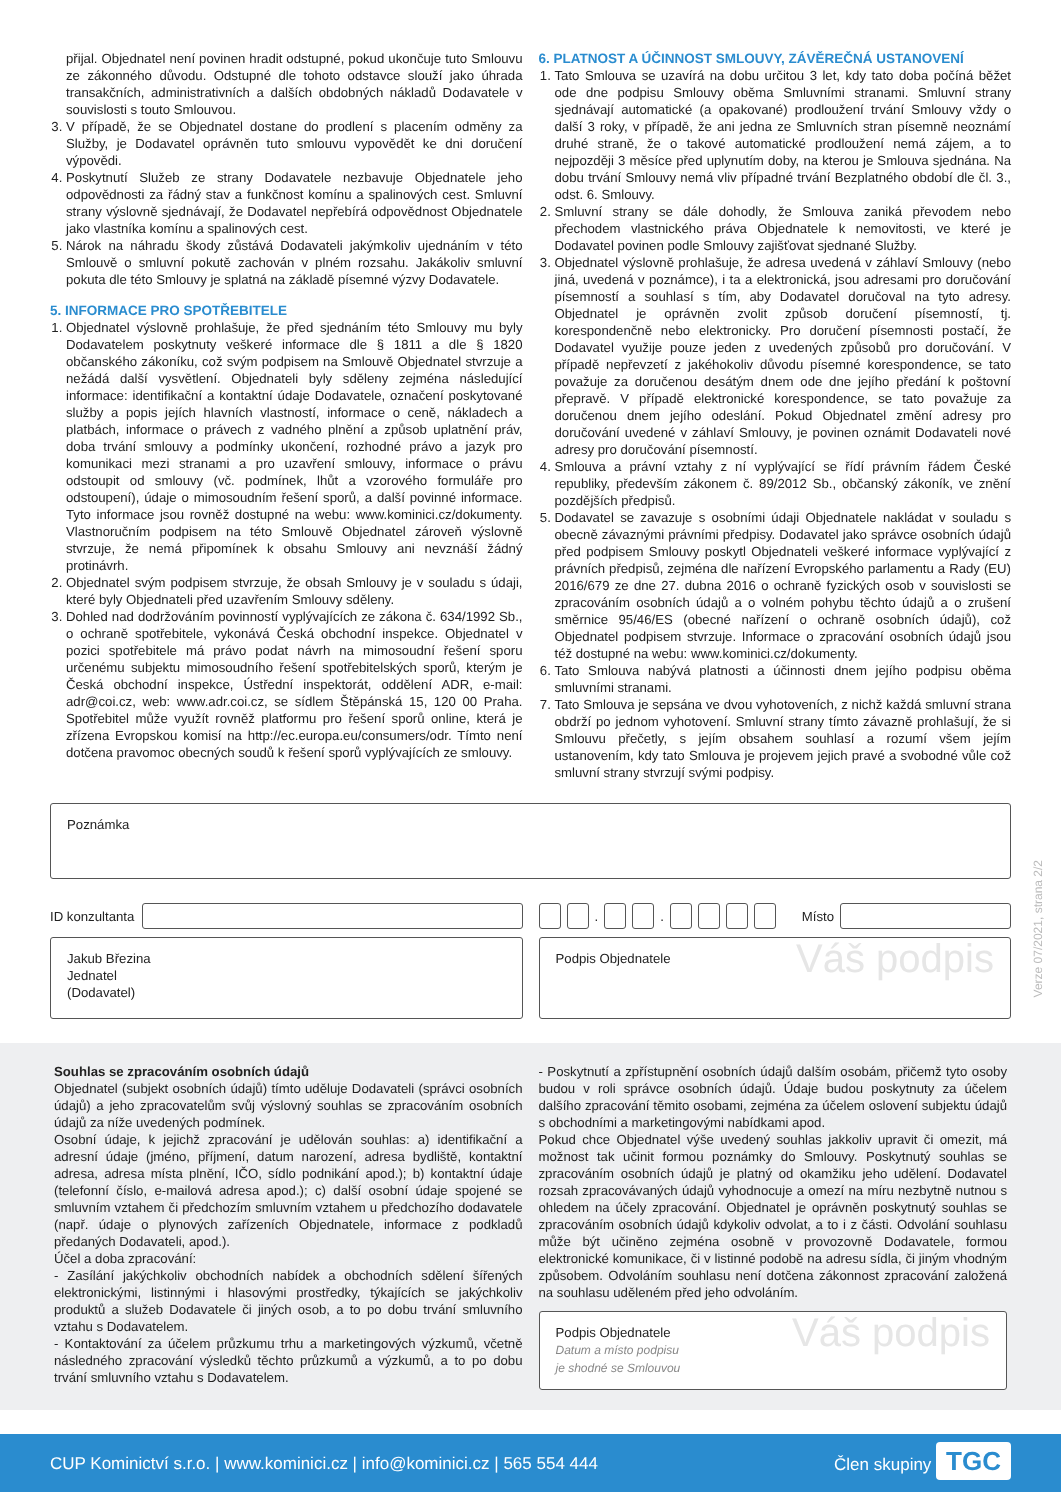přijal. Objednatel není povinen hradit odstupné, pokud ukončuje tuto Smlouvu ze zákonného důvodu. Odstupné dle tohoto odstavce slouží jako úhrada transakčních, administrativních a dalších obdobných nákladů Dodavatele v souvislosti s touto Smlouvou.
3. V případě, že se Objednatel dostane do prodlení s placením odměny za Služby, je Dodavatel oprávněn tuto smlouvu vypovědět ke dni doručení výpovědi.
4. Poskytnutí Služeb ze strany Dodavatele nezbavuje Objednatele jeho odpovědnosti za řádný stav a funkčnost komínu a spalinových cest. Smluvní strany výslovně sjednávají, že Dodavatel nepřebírá odpovědnost Objednatele jako vlastníka komínu a spalinových cest.
5. Nárok na náhradu škody zůstává Dodavateli jakýmkoliv ujednáním v této Smlouvě o smluvní pokutě zachován v plném rozsahu. Jakákoliv smluvní pokuta dle této Smlouvy je splatná na základě písemné výzvy Dodavatele.
5. INFORMACE PRO SPOTŘEBITELE
1. Objednatel výslovně prohlašuje, že před sjednáním této Smlouvy mu byly Dodavatelem poskytnuty veškeré informace dle § 1811 a dle § 1820 občanského zákoníku, což svým podpisem na Smlouvě Objednatel stvrzuje a nežádá další vysvětlení. Objednateli byly sděleny zejména následující informace: identifikační a kontaktní údaje Dodavatele, označení poskytované služby a popis jejích hlavních vlastností, informace o ceně, nákladech a platbách, informace o právech z vadného plnění a způsob uplatnění práv, doba trvání smlouvy a podmínky ukončení, rozhodné právo a jazyk pro komunikaci mezi stranami a pro uzavření smlouvy, informace o právu odstoupit od smlouvy (vč. podmínek, lhůt a vzorového formuláře pro odstoupení), údaje o mimosoudním řešení sporů, a další povinné informace. Tyto informace jsou rovněž dostupné na webu: www.kominici.cz/dokumenty. Vlastnoručním podpisem na této Smlouvě Objednatel zároveň výslovně stvrzuje, že nemá připomínek k obsahu Smlouvy ani nevznáší žádný protinávrh.
2. Objednatel svým podpisem stvrzuje, že obsah Smlouvy je v souladu s údaji, které byly Objednateli před uzavřením Smlouvy sděleny.
3. Dohled nad dodržováním povinností vyplývajících ze zákona č. 634/1992 Sb., o ochraně spotřebitele, vykonává Česká obchodní inspekce. Objednatel v pozici spotřebitele má právo podat návrh na mimosoudní řešení sporu určenému subjektu mimosoudního řešení spotřebitelských sporů, kterým je Česká obchodní inspekce, Ústřední inspektorát, oddělení ADR, e-mail: adr@coi.cz, web: www.adr.coi.cz, se sídlem Štěpánská 15, 120 00 Praha. Spotřebitel může využít rovněž platformu pro řešení sporů online, která je zřízena Evropskou komisí na http://ec.europa.eu/consumers/odr. Tímto není dotčena pravomoc obecných soudů k řešení sporů vyplývajících ze smlouvy.
6. PLATNOST A ÚČINNOST SMLOUVY, ZÁVĚREČNÁ USTANOVENÍ
1. Tato Smlouva se uzavírá na dobu určitou 3 let, kdy tato doba počíná běžet ode dne podpisu Smlouvy oběma Smluvními stranami. Smluvní strany sjednávají automatické (a opakované) prodloužení trvání Smlouvy vždy o další 3 roky, v případě, že ani jedna ze Smluvních stran písemně neoznámí druhé straně, že o takové automatické prodloužení nemá zájem, a to nejpozději 3 měsíce před uplynutím doby, na kterou je Smlouva sjednána. Na dobu trvání Smlouvy nemá vliv případné trvání Bezplatného období dle čl. 3., odst. 6. Smlouvy.
2. Smluvní strany se dále dohodly, že Smlouva zaniká převodem nebo přechodem vlastnického práva Objednatele k nemovitosti, ve které je Dodavatel povinen podle Smlouvy zajišťovat sjednané Služby.
3. Objednatel výslovně prohlašuje, že adresa uvedená v záhlaví Smlouvy (nebo jiná, uvedená v poznámce), i ta a elektronická, jsou adresami pro doručování písemností a souhlasí s tím, aby Dodavatel doručoval na tyto adresy. Objednatel je oprávněn zvolit způsob doručení písemností, tj. korespondenčně nebo elektronicky. Pro doručení písemnosti postačí, že Dodavatel využije pouze jeden z uvedených způsobů pro doručování. V případě nepřevzetí z jakéhokoliv důvodu písemné korespondence, se tato považuje za doručenou desátým dnem ode dne jejího předání k poštovní přepravě. V případě elektronické korespondence, se tato považuje za doručenou dnem jejího odeslání. Pokud Objednatel změní adresy pro doručování uvedené v záhlaví Smlouvy, je povinen oznámit Dodavateli nové adresy pro doručování písemností.
4. Smlouva a právní vztahy z ní vyplývající se řídí právním řádem České republiky, především zákonem č. 89/2012 Sb., občanský zákoník, ve znění pozdějších předpisů.
5. Dodavatel se zavazuje s osobními údaji Objednatele nakládat v souladu s obecně závaznými právními předpisy. Dodavatel jako správce osobních údajů před podpisem Smlouvy poskytl Objednateli veškeré informace vyplývající z právních předpisů, zejména dle nařízení Evropského parlamentu a Rady (EU) 2016/679 ze dne 27. dubna 2016 o ochraně fyzických osob v souvislosti se zpracováním osobních údajů a o volném pohybu těchto údajů a o zrušení směrnice 95/46/ES (obecné nařízení o ochraně osobních údajů), což Objednatel podpisem stvrzuje. Informace o zpracování osobních údajů jsou též dostupné na webu: www.kominici.cz/dokumenty.
6. Tato Smlouva nabývá platnosti a účinnosti dnem jejího podpisu oběma smluvními stranami.
7. Tato Smlouva je sepsána ve dvou vyhotoveních, z nichž každá smluvní strana obdrží po jednom vyhotovení. Smluvní strany tímto závazně prohlašují, že si Smlouvu přečetly, s jejím obsahem souhlasí a rozumí všem jejím ustanovením, kdy tato Smlouva je projevem jejich pravé a svobodné vůle což smluvní strany stvrzují svými podpisy.
Poznámka
ID konzultanta . . Místo
Jakub Březina
Jednatel
(Dodavatel)
Podpis Objednatele Váš podpis
Souhlas se zpracováním osobních údajů
Objednatel (subjekt osobních údajů) tímto uděluje Dodavateli (správci osobních údajů) a jeho zpracovatelům svůj výslovný souhlas se zpracováním osobních údajů za níže uvedených podmínek.
Osobní údaje, k jejichž zpracování je udělován souhlas: a) identifikační a adresní údaje (jméno, příjmení, datum narození, adresa bydliště, kontaktní adresa, adresa místa plnění, IČO, sídlo podnikání apod.); b) kontaktní údaje (telefonní číslo, e-mailová adresa apod.); c) další osobní údaje spojené se smluvním vztahem či předchozím smluvním vztahem u předchozího dodavatele (např. údaje o plynových zařízeních Objednatele, informace z podkladů předaných Dodavateli, apod.).
Účel a doba zpracování:
- Zasílání jakýchkoliv obchodních nabídek a obchodních sdělení šířených elektronickými, listinnými i hlasovými prostředky, týkajících se jakýchkoliv produktů a služeb Dodavatele či jiných osob, a to po dobu trvání smluvního vztahu s Dodavatelem.
- Kontaktování za účelem průzkumu trhu a marketingových výzkumů, včetně následného zpracování výsledků těchto průzkumů a výzkumů, a to po dobu trvání smluvního vztahu s Dodavatelem.
- Poskytnutí a zpřístupnění osobních údajů dalším osobám, přičemž tyto osoby budou v roli správce osobních údajů. Údaje budou poskytnuty za účelem dalšího zpracování těmito osobami, zejména za účelem oslovení subjektu údajů s obchodními a marketingovými nabídkami apod.
Pokud chce Objednatel výše uvedený souhlas jakkoliv upravit či omezit, má možnost tak učinit formou poznámky do Smlouvy. Poskytnutý souhlas se zpracováním osobních údajů je platný od okamžiku jeho udělení. Dodavatel rozsah zpracovávaných údajů vyhodnocuje a omezí na míru nezbytně nutnou s ohledem na účely zpracování. Objednatel je oprávněn poskytnutý souhlas se zpracováním osobních údajů kdykoliv odvolat, a to i z části. Odvolání souhlasu může být učiněno zejména osobně v provozovně Dodavatele, formou elektronické komunikace, či v listinné podobě na adresu sídla, či jiným vhodným způsobem. Odvoláním souhlasu není dotčena zákonnost zpracování založená na souhlasu uděleném před jeho odvoláním.
Podpis Objednatele
Datum a místo podpisu
je shodné se Smlouvou Váš podpis
CUP Kominictví s.r.o. | www.kominici.cz | info@kominici.cz | 565 554 444 Člen skupiny TGC
Verze 07/2021, strana 2/2